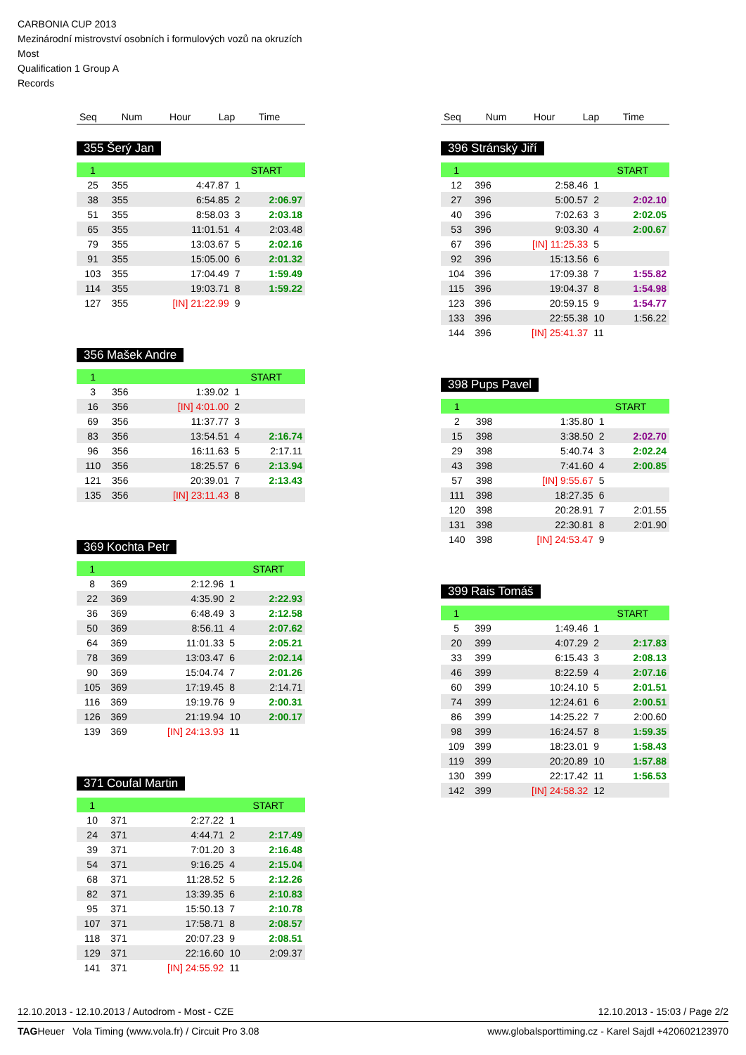CARBONIA CUP 2013
Mezinárodní mistrovství osobních i formulových vozů na okruzích
Most
Qualification 1 Group A
Records
| Seq | Num | Hour | Lap | Time |
| --- | --- | --- | --- | --- |
355 Šerý Jan
| 1 | | | | START |
| 25 | 355 | 4:47.87 | 1 | |
| 38 | 355 | 6:54.85 | 2 | 2:06.97 |
| 51 | 355 | 8:58.03 | 3 | 2:03.18 |
| 65 | 355 | 11:01.51 | 4 | 2:03.48 |
| 79 | 355 | 13:03.67 | 5 | 2:02.16 |
| 91 | 355 | 15:05.00 | 6 | 2:01.32 |
| 103 | 355 | 17:04.49 | 7 | 1:59.49 |
| 114 | 355 | 19:03.71 | 8 | 1:59.22 |
| 127 | 355 | [IN] 21:22.99 | 9 | |
356 Mašek Andre
| 1 | | | | START |
| 3 | 356 | 1:39.02 | 1 | |
| 16 | 356 | [IN] 4:01.00 | 2 | |
| 69 | 356 | 11:37.77 | 3 | |
| 83 | 356 | 13:54.51 | 4 | 2:16.74 |
| 96 | 356 | 16:11.63 | 5 | 2:17.11 |
| 110 | 356 | 18:25.57 | 6 | 2:13.94 |
| 121 | 356 | 20:39.01 | 7 | 2:13.43 |
| 135 | 356 | [IN] 23:11.43 | 8 | |
369 Kochta Petr
| 1 | | | | START |
| 8 | 369 | 2:12.96 | 1 | |
| 22 | 369 | 4:35.90 | 2 | 2:22.93 |
| 36 | 369 | 6:48.49 | 3 | 2:12.58 |
| 50 | 369 | 8:56.11 | 4 | 2:07.62 |
| 64 | 369 | 11:01.33 | 5 | 2:05.21 |
| 78 | 369 | 13:03.47 | 6 | 2:02.14 |
| 90 | 369 | 15:04.74 | 7 | 2:01.26 |
| 105 | 369 | 17:19.45 | 8 | 2:14.71 |
| 116 | 369 | 19:19.76 | 9 | 2:00.31 |
| 126 | 369 | 21:19.94 | 10 | 2:00.17 |
| 139 | 369 | [IN] 24:13.93 | 11 | |
371 Coufal Martin
| 1 | | | | START |
| 10 | 371 | 2:27.22 | 1 | |
| 24 | 371 | 4:44.71 | 2 | 2:17.49 |
| 39 | 371 | 7:01.20 | 3 | 2:16.48 |
| 54 | 371 | 9:16.25 | 4 | 2:15.04 |
| 68 | 371 | 11:28.52 | 5 | 2:12.26 |
| 82 | 371 | 13:39.35 | 6 | 2:10.83 |
| 95 | 371 | 15:50.13 | 7 | 2:10.78 |
| 107 | 371 | 17:58.71 | 8 | 2:08.57 |
| 118 | 371 | 20:07.23 | 9 | 2:08.51 |
| 129 | 371 | 22:16.60 | 10 | 2:09.37 |
| 141 | 371 | [IN] 24:55.92 | 11 | |
| Seq | Num | Hour | Lap | Time |
| --- | --- | --- | --- | --- |
396 Stránský Jiří
| 1 | | | | START |
| 12 | 396 | 2:58.46 | 1 | |
| 27 | 396 | 5:00.57 | 2 | 2:02.10 |
| 40 | 396 | 7:02.63 | 3 | 2:02.05 |
| 53 | 396 | 9:03.30 | 4 | 2:00.67 |
| 67 | 396 | [IN] 11:25.33 | 5 | |
| 92 | 396 | 15:13.56 | 6 | |
| 104 | 396 | 17:09.38 | 7 | 1:55.82 |
| 115 | 396 | 19:04.37 | 8 | 1:54.98 |
| 123 | 396 | 20:59.15 | 9 | 1:54.77 |
| 133 | 396 | 22:55.38 | 10 | 1:56.22 |
| 144 | 396 | [IN] 25:41.37 | 11 | |
398 Pups Pavel
| 1 | | | | START |
| 2 | 398 | 1:35.80 | 1 | |
| 15 | 398 | 3:38.50 | 2 | 2:02.70 |
| 29 | 398 | 5:40.74 | 3 | 2:02.24 |
| 43 | 398 | 7:41.60 | 4 | 2:00.85 |
| 57 | 398 | [IN] 9:55.67 | 5 | |
| 111 | 398 | 18:27.35 | 6 | |
| 120 | 398 | 20:28.91 | 7 | 2:01.55 |
| 131 | 398 | 22:30.81 | 8 | 2:01.90 |
| 140 | 398 | [IN] 24:53.47 | 9 | |
399 Rais Tomáš
| 1 | | | | START |
| 5 | 399 | 1:49.46 | 1 | |
| 20 | 399 | 4:07.29 | 2 | 2:17.83 |
| 33 | 399 | 6:15.43 | 3 | 2:08.13 |
| 46 | 399 | 8:22.59 | 4 | 2:07.16 |
| 60 | 399 | 10:24.10 | 5 | 2:01.51 |
| 74 | 399 | 12:24.61 | 6 | 2:00.51 |
| 86 | 399 | 14:25.22 | 7 | 2:00.60 |
| 98 | 399 | 16:24.57 | 8 | 1:59.35 |
| 109 | 399 | 18:23.01 | 9 | 1:58.43 |
| 119 | 399 | 20:20.89 | 10 | 1:57.88 |
| 130 | 399 | 22:17.42 | 11 | 1:56.53 |
| 142 | 399 | [IN] 24:58.32 | 12 | |
12.10.2013 - 12.10.2013 / Autodrom - Most - CZE 12.10.2013 - 15:03 / Page 2/2
TAGHeuer Vola Timing (www.vola.fr) / Circuit Pro 3.08 www.globalsporttiming.cz - Karel Sajdl +420602123970